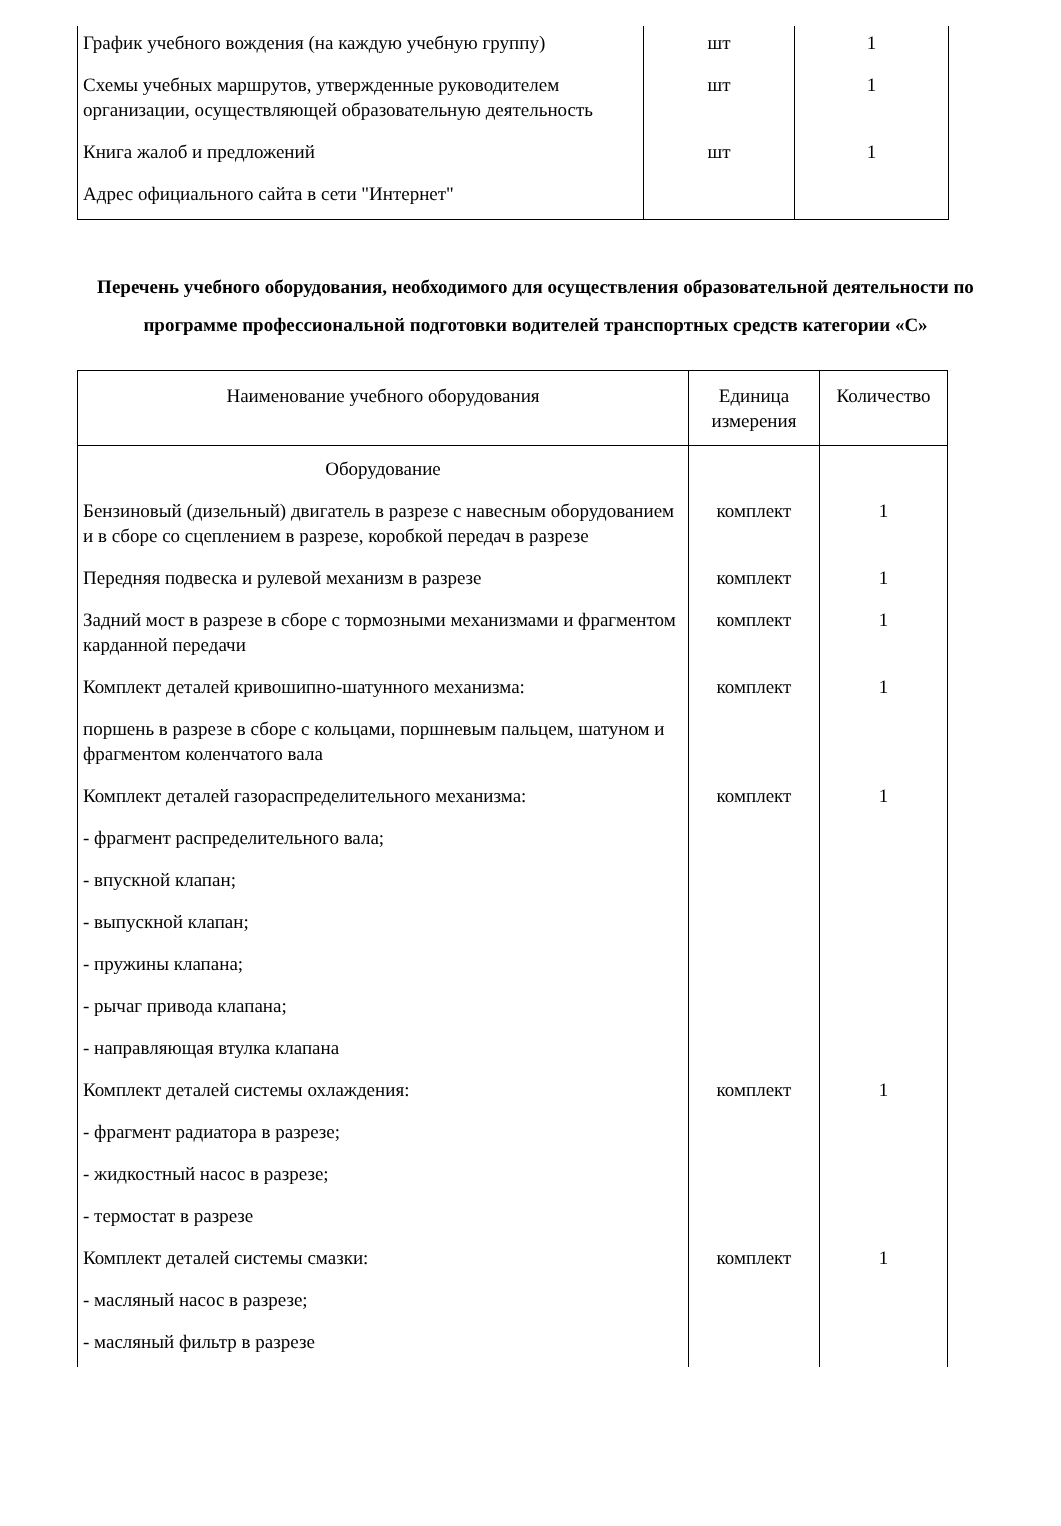| График учебного вождения (на каждую учебную группу) | шт | 1 |
| Схемы учебных маршрутов, утвержденные руководителем организации, осуществляющей образовательную деятельность | шт | 1 |
| Книга жалоб и предложений | шт | 1 |
| Адрес официального сайта в сети "Интернет" | | |
Перечень учебного оборудования, необходимого для осуществления образовательной деятельности по программе профессиональной подготовки водителей транспортных средств категории «С»
| Наименование учебного оборудования | Единица измерения | Количество |
| --- | --- | --- |
| Оборудование | | |
| Бензиновый (дизельный) двигатель в разрезе с навесным оборудованием и в сборе со сцеплением в разрезе, коробкой передач в разрезе | комплект | 1 |
| Передняя подвеска и рулевой механизм в разрезе | комплект | 1 |
| Задний мост в разрезе в сборе с тормозными механизмами и фрагментом карданной передачи | комплект | 1 |
| Комплект деталей кривошипно-шатунного механизма: | комплект | 1 |
| поршень в разрезе в сборе с кольцами, поршневым пальцем, шатуном и фрагментом коленчатого вала | | |
| Комплект деталей газораспределительного механизма: | комплект | 1 |
| - фрагмент распределительного вала; | | |
| - впускной клапан; | | |
| - выпускной клапан; | | |
| - пружины клапана; | | |
| - рычаг привода клапана; | | |
| - направляющая втулка клапана | | |
| Комплект деталей системы охлаждения: | комплект | 1 |
| - фрагмент радиатора в разрезе; | | |
| - жидкостный насос в разрезе; | | |
| - термостат в разрезе | | |
| Комплект деталей системы смазки: | комплект | 1 |
| - масляный насос в разрезе; | | |
| - масляный фильтр в разрезе | | |